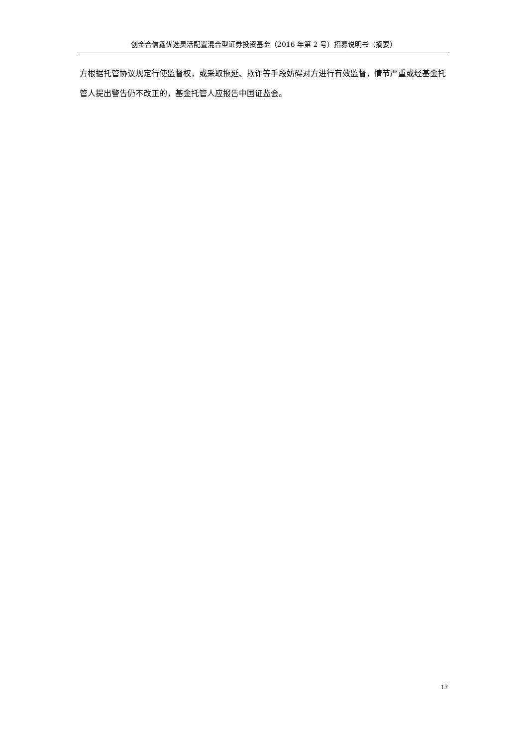创金合信鑫优选灵活配置混合型证券投资基金（2016 年第 2 号）招募说明书（摘要）
方根据托管协议规定行使监督权，或采取拖延、欺诈等手段妨碍对方进行有效监督，情节严重或经基金托管人提出警告仍不改正的，基金托管人应报告中国证监会。
12